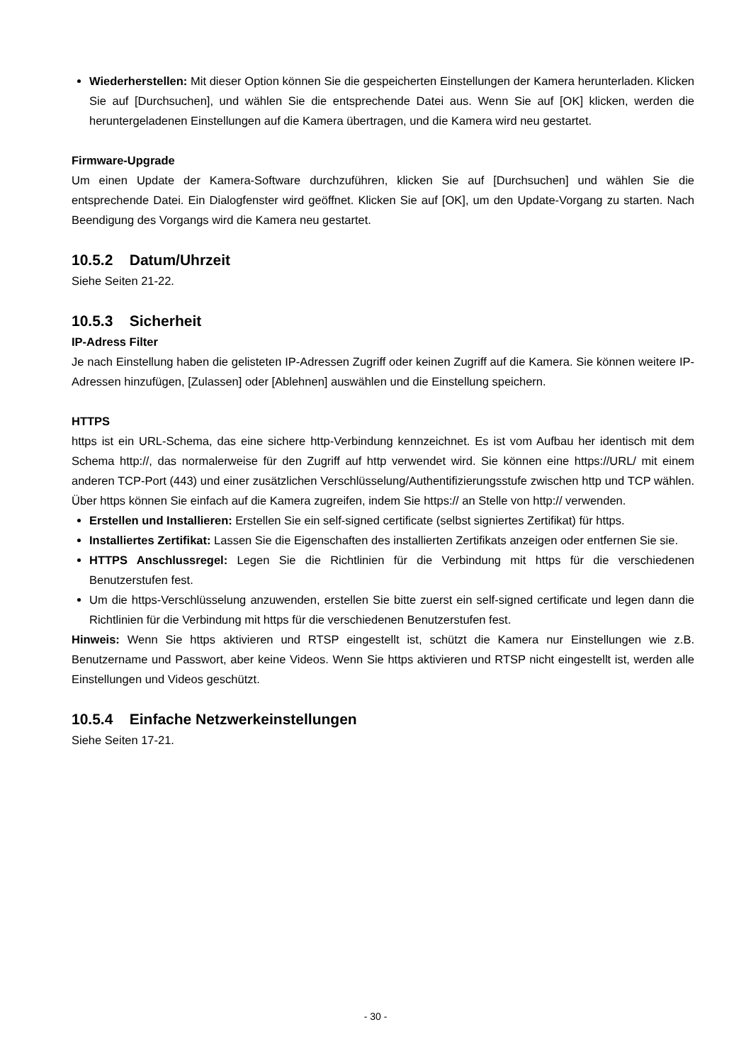Wiederherstellen: Mit dieser Option können Sie die gespeicherten Einstellungen der Kamera herunterladen. Klicken Sie auf [Durchsuchen], und wählen Sie die entsprechende Datei aus. Wenn Sie auf [OK] klicken, werden die heruntergeladenen Einstellungen auf die Kamera übertragen, und die Kamera wird neu gestartet.
Firmware-Upgrade
Um einen Update der Kamera-Software durchzuführen, klicken Sie auf [Durchsuchen] und wählen Sie die entsprechende Datei. Ein Dialogfenster wird geöffnet. Klicken Sie auf [OK], um den Update-Vorgang zu starten. Nach Beendigung des Vorgangs wird die Kamera neu gestartet.
10.5.2 Datum/Uhrzeit
Siehe Seiten 21-22.
10.5.3 Sicherheit
IP-Adress Filter
Je nach Einstellung haben die gelisteten IP-Adressen Zugriff oder keinen Zugriff auf die Kamera. Sie können weitere IP-Adressen hinzufügen, [Zulassen] oder [Ablehnen] auswählen und die Einstellung speichern.
HTTPS
https ist ein URL-Schema, das eine sichere http-Verbindung kennzeichnet. Es ist vom Aufbau her identisch mit dem Schema http://, das normalerweise für den Zugriff auf http verwendet wird. Sie können eine https://URL/ mit einem anderen TCP-Port (443) und einer zusätzlichen Verschlüsselung/Authentifizierungsstufe zwischen http und TCP wählen. Über https können Sie einfach auf die Kamera zugreifen, indem Sie https:// an Stelle von http:// verwenden.
Erstellen und Installieren: Erstellen Sie ein self-signed certificate (selbst signiertes Zertifikat) für https.
Installiertes Zertifikat: Lassen Sie die Eigenschaften des installierten Zertifikats anzeigen oder entfernen Sie sie.
HTTPS Anschlussregel: Legen Sie die Richtlinien für die Verbindung mit https für die verschiedenen Benutzerstufen fest.
Um die https-Verschlüsselung anzuwenden, erstellen Sie bitte zuerst ein self-signed certificate und legen dann die Richtlinien für die Verbindung mit https für die verschiedenen Benutzerstufen fest.
Hinweis: Wenn Sie https aktivieren und RTSP eingestellt ist, schützt die Kamera nur Einstellungen wie z.B. Benutzername und Passwort, aber keine Videos. Wenn Sie https aktivieren und RTSP nicht eingestellt ist, werden alle Einstellungen und Videos geschützt.
10.5.4 Einfache Netzwerkeinstellungen
Siehe Seiten 17-21.
- 30 -